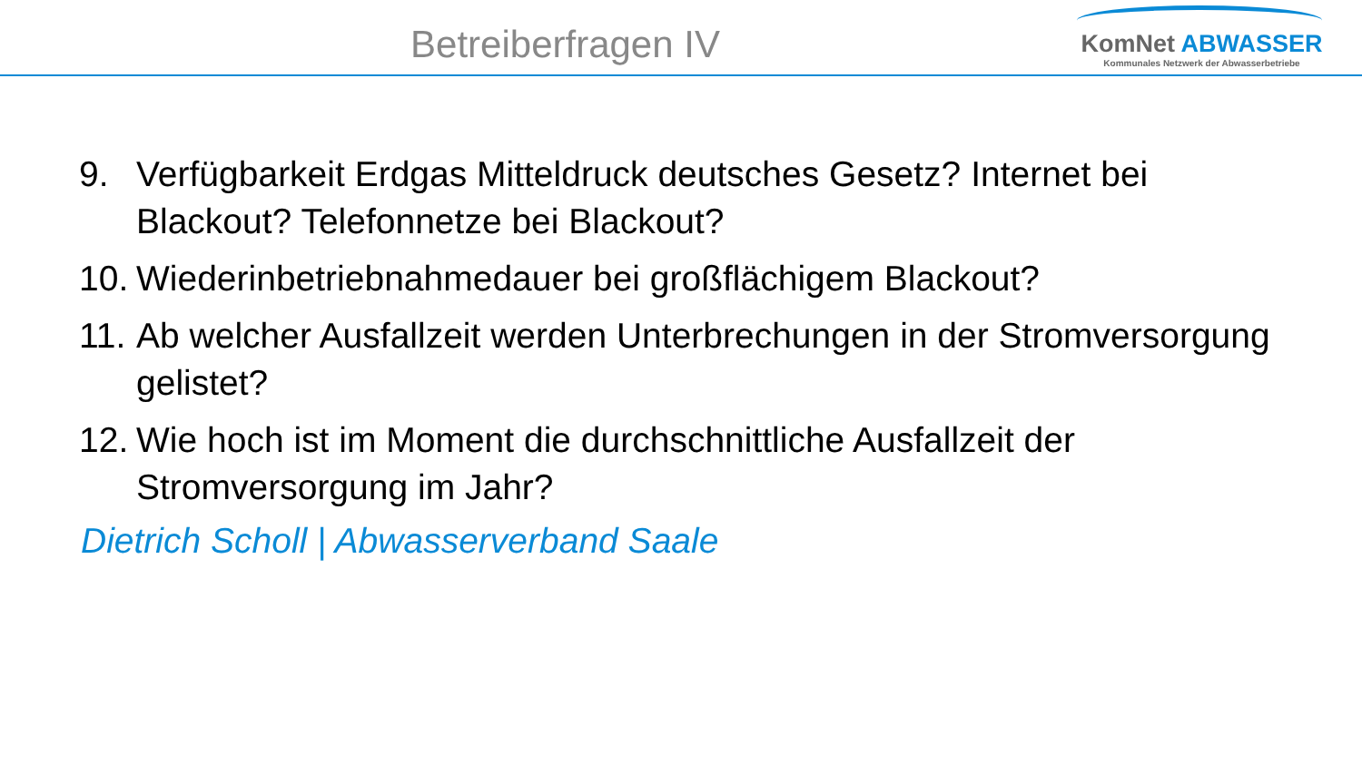Betreiberfragen IV
KomNet ABWASSER
Kommunales Netzwerk der Abwasserbetriebe
9. Verfügbarkeit Erdgas Mitteldruck deutsches Gesetz? Internet bei Blackout? Telefonnetze bei Blackout?
10. Wiederinbetriebnahmedauer bei großflächigem Blackout?
11. Ab welcher Ausfallzeit werden Unterbrechungen in der Stromversorgung gelistet?
12. Wie hoch ist im Moment die durchschnittliche Ausfallzeit der Stromversorgung im Jahr?
Dietrich Scholl | Abwasserverband Saale